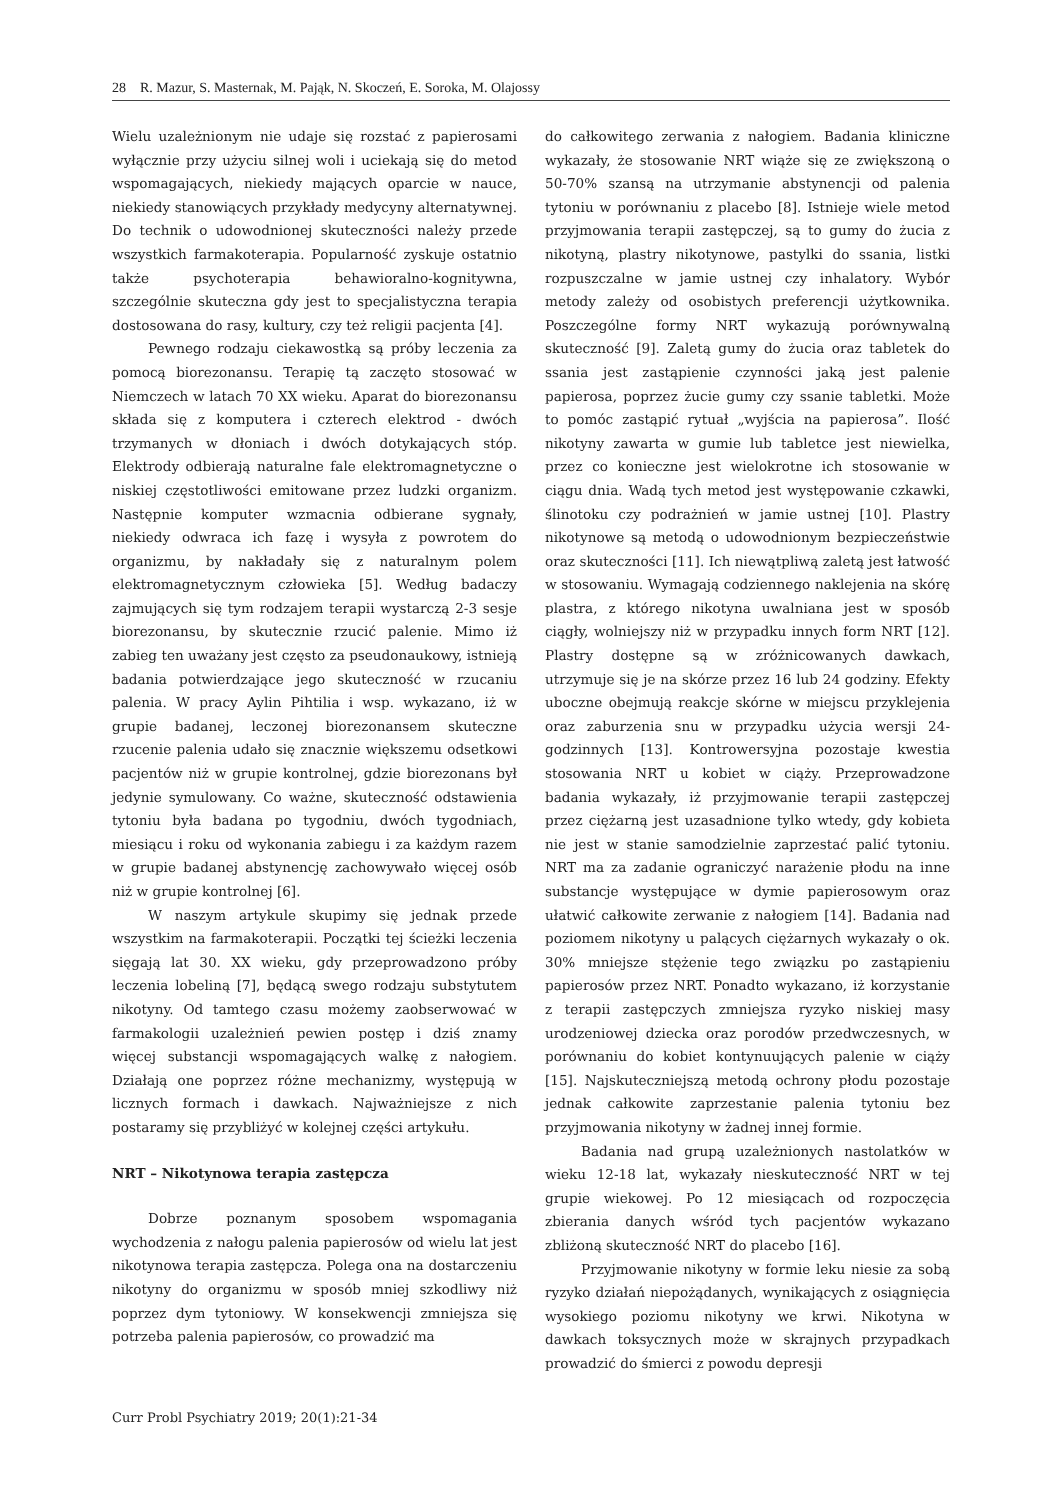28 R. Mazur, S. Masternak, M. Pająk, N. Skoczeń, E. Soroka, M. Olajossy
Wielu uzależnionym nie udaje się rozstać z papierosami wyłącznie przy użyciu silnej woli i uciekają się do metod wspomagających, niekiedy mających oparcie w nauce, niekiedy stanowiących przykłady medycyny alternatywnej. Do technik o udowodnionej skuteczności należy przede wszystkich farmakoterapia. Popularność zyskuje ostatnio także psychoterapia behawioralno-kognitywna, szczególnie skuteczna gdy jest to specjalistyczna terapia dostosowana do rasy, kultury, czy też religii pacjenta [4].
Pewnego rodzaju ciekawostką są próby leczenia za pomocą biorezonansu. Terapię tą zaczęto stosować w Niemczech w latach 70 XX wieku. Aparat do biorezonansu składa się z komputera i czterech elektrod - dwóch trzymanych w dłoniach i dwóch dotykających stóp. Elektrody odbierają naturalne fale elektromagnetyczne o niskiej częstotliwości emitowane przez ludzki organizm. Następnie komputer wzmacnia odbierane sygnały, niekiedy odwraca ich fazę i wysyła z powrotem do organizmu, by nakładały się z naturalnym polem elektromagnetycznym człowieka [5]. Według badaczy zajmujących się tym rodzajem terapii wystarczą 2-3 sesje biorezonansu, by skutecznie rzucić palenie. Mimo iż zabieg ten uważany jest często za pseudonaukowy, istnieją badania potwierdzające jego skuteczność w rzucaniu palenia. W pracy Aylin Pihtilia i wsp. wykazano, iż w grupie badanej, leczonej biorezonansem skuteczne rzucenie palenia udało się znacznie większemu odsetkowi pacjentów niż w grupie kontrolnej, gdzie biorezonans był jedynie symulowany. Co ważne, skuteczność odstawienia tytoniu była badana po tygodniu, dwóch tygodniach, miesiącu i roku od wykonania zabiegu i za każdym razem w grupie badanej abstynencję zachowywało więcej osób niż w grupie kontrolnej [6].
W naszym artykule skupimy się jednak przede wszystkim na farmakoterapii. Początki tej ścieżki leczenia sięgają lat 30. XX wieku, gdy przeprowadzono próby leczenia lobeliną [7], będącą swego rodzaju substytutem nikotyny. Od tamtego czasu możemy zaobserwować w farmakologii uzależnień pewien postęp i dziś znamy więcej substancji wspomagających walkę z nałogiem. Działają one poprzez różne mechanizmy, występują w licznych formach i dawkach. Najważniejsze z nich postaramy się przybliżyć w kolejnej części artykułu.
NRT – Nikotynowa terapia zastępcza
Dobrze poznanym sposobem wspomagania wychodzenia z nałogu palenia papierosów od wielu lat jest nikotynowa terapia zastępcza. Polega ona na dostarczeniu nikotyny do organizmu w sposób mniej szkodliwy niż poprzez dym tytoniowy. W konsekwencji zmniejsza się potrzeba palenia papierosów, co prowadzić ma
do całkowitego zerwania z nałogiem. Badania kliniczne wykazały, że stosowanie NRT wiąże się ze zwiększoną o 50-70% szansą na utrzymanie abstynencji od palenia tytoniu w porównaniu z placebo [8]. Istnieje wiele metod przyjmowania terapii zastępczej, są to gumy do żucia z nikotyną, plastry nikotynowe, pastylki do ssania, listki rozpuszczalne w jamie ustnej czy inhalatory. Wybór metody zależy od osobistych preferencji użytkownika. Poszczególne formy NRT wykazują porównywalną skuteczność [9]. Zaletą gumy do żucia oraz tabletek do ssania jest zastąpienie czynności jaką jest palenie papierosa, poprzez żucie gumy czy ssanie tabletki. Może to pomóc zastąpić rytuał „wyjścia na papierosa”. Ilość nikotyny zawarta w gumie lub tabletce jest niewielka, przez co konieczne jest wielokrotne ich stosowanie w ciągu dnia. Wadą tych metod jest występowanie czkawki, ślinotoku czy podrażnień w jamie ustnej [10]. Plastry nikotynowe są metodą o udowodnionym bezpieczeństwie oraz skuteczności [11]. Ich niewątpliwą zaletą jest łatwość w stosowaniu. Wymagają codziennego naklejenia na skórę plastra, z którego nikotyna uwalniana jest w sposób ciągły, wolniejszy niż w przypadku innych form NRT [12]. Plastry dostępne są w zróżnicowanych dawkach, utrzymuje się je na skórze przez 16 lub 24 godziny. Efekty uboczne obejmują reakcje skórne w miejscu przyklejenia oraz zaburzenia snu w przypadku użycia wersji 24-godzinnych [13]. Kontrowersyjna pozostaje kwestia stosowania NRT u kobiet w ciąży. Przeprowadzone badania wykazały, iż przyjmowanie terapii zastępczej przez ciężarną jest uzasadnione tylko wtedy, gdy kobieta nie jest w stanie samodzielnie zaprzestać palić tytoniu. NRT ma za zadanie ograniczyć narażenie płodu na inne substancje występujące w dymie papierosowym oraz ułatwić całkowite zerwanie z nałogiem [14]. Badania nad poziomem nikotyny u palących ciężarnych wykazały o ok. 30% mniejsze stężenie tego związku po zastąpieniu papierosów przez NRT. Ponadto wykazano, iż korzystanie z terapii zastępczych zmniejsza ryzyko niskiej masy urodzeniowej dziecka oraz porodów przedwczesnych, w porównaniu do kobiet kontynuujących palenie w ciąży [15]. Najskuteczniejszą metodą ochrony płodu pozostaje jednak całkowite zaprzestanie palenia tytoniu bez przyjmowania nikotyny w żadnej innej formie.
Badania nad grupą uzależnionych nastolatków w wieku 12-18 lat, wykazały nieskuteczność NRT w tej grupie wiekowej. Po 12 miesiącach od rozpoczęcia zbierania danych wśród tych pacjentów wykazano zbliżoną skuteczność NRT do placebo [16].
Przyjmowanie nikotyny w formie leku niesie za sobą ryzyko działań niepożądanych, wynikających z osiągnięcia wysokiego poziomu nikotyny we krwi. Nikotyna w dawkach toksycznych może w skrajnych przypadkach prowadzić do śmierci z powodu depresji
Curr Probl Psychiatry 2019; 20(1):21-34